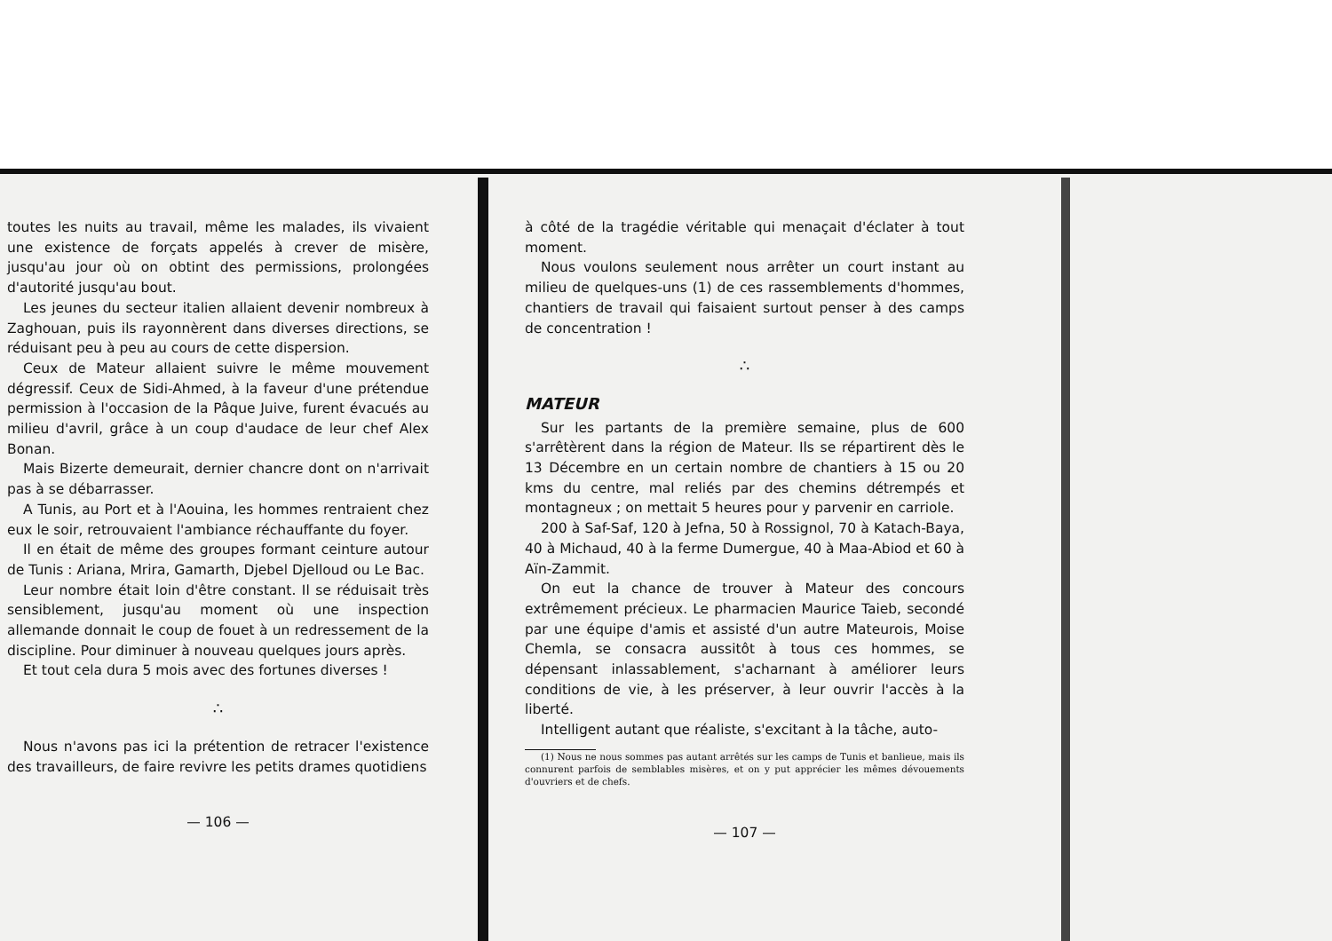toutes les nuits au travail, même les malades, ils vivaient une existence de forçats appelés à crever de misère, jusqu'au jour où on obtint des permissions, prolongées d'autorité jusqu'au bout.
Les jeunes du secteur italien allaient devenir nombreux à Zaghouan, puis ils rayonnèrent dans diverses directions, se réduisant peu à peu au cours de cette dispersion.
Ceux de Mateur allaient suivre le même mouvement dégressif. Ceux de Sidi-Ahmed, à la faveur d'une prétendue permission à l'occasion de la Pâque Juive, furent évacués au milieu d'avril, grâce à un coup d'audace de leur chef Alex Bonan.
Mais Bizerte demeurait, dernier chancre dont on n'arrivait pas à se débarrasser.
A Tunis, au Port et à l'Aouina, les hommes rentraient chez eux le soir, retrouvaient l'ambiance réchauffante du foyer.
Il en était de même des groupes formant ceinture autour de Tunis : Ariana, Mrira, Gamarth, Djebel Djelloud ou Le Bac.
Leur nombre était loin d'être constant. Il se réduisait très sensiblement, jusqu'au moment où une inspection allemande donnait le coup de fouet à un redressement de la discipline. Pour diminuer à nouveau quelques jours après.
Et tout cela dura 5 mois avec des fortunes diverses !
∴
Nous n'avons pas ici la prétention de retracer l'existence des travailleurs, de faire revivre les petits drames quotidiens
— 106 —
à côté de la tragédie véritable qui menaçait d'éclater à tout moment.
Nous voulons seulement nous arrêter un court instant au milieu de quelques-uns (1) de ces rassemblements d'hommes, chantiers de travail qui faisaient surtout penser à des camps de concentration !
∴
MATEUR
Sur les partants de la première semaine, plus de 600 s'arrêtèrent dans la région de Mateur. Ils se répartirent dès le 13 Décembre en un certain nombre de chantiers à 15 ou 20 kms du centre, mal reliés par des chemins détrempés et montagneux ; on mettait 5 heures pour y parvenir en carriole.
200 à Saf-Saf, 120 à Jefna, 50 à Rossignol, 70 à Katach-Baya, 40 à Michaud, 40 à la ferme Dumergue, 40 à Maa-Abiod et 60 à Aïn-Zammit.
On eut la chance de trouver à Mateur des concours extrêmement précieux. Le pharmacien Maurice Taieb, secondé par une équipe d'amis et assisté d'un autre Mateurois, Moise Chemla, se consacra aussitôt à tous ces hommes, se dépensant inlassablement, s'acharnant à améliorer leurs conditions de vie, à les préserver, à leur ouvrir l'accès à la liberté.
Intelligent autant que réaliste, s'excitant à la tâche, auto-
(1) Nous ne nous sommes pas autant arrêtés sur les camps de Tunis et banlieue, mais ils connurent parfois de semblables misères, et on y put apprécier les mêmes dévouements d'ouvriers et de chefs.
— 107 —